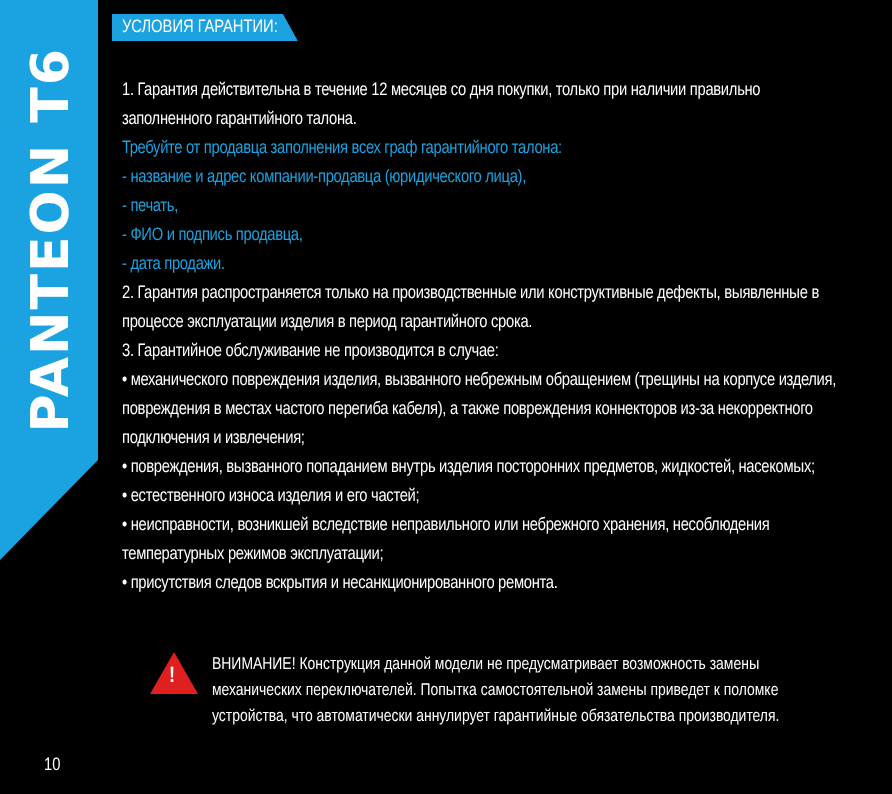PANTEON T6
УСЛОВИЯ ГАРАНТИИ:
1. Гарантия действительна в течение 12 месяцев со дня покупки, только при наличии правильно заполненного гарантийного талона.
Требуйте от продавца заполнения всех граф гарантийного талона:
- название и адрес компании-продавца (юридического лица),
- печать,
- ФИО и подпись продавца,
- дата продажи.
2. Гарантия распространяется только на производственные или конструктивные дефекты, выявленные в процессе эксплуатации изделия в период гарантийного срока.
3. Гарантийное обслуживание не производится в случае:
• механического повреждения изделия, вызванного небрежным обращением (трещины на корпусе изделия, повреждения в местах частого перегиба кабеля), а также повреждения коннекторов из-за некорректного подключения и извлечения;
• повреждения, вызванного попаданием внутрь изделия посторонних предметов, жидкостей, насекомых;
• естественного износа изделия и его частей;
• неисправности, возникшей вследствие неправильного или небрежного хранения, несоблюдения температурных режимов эксплуатации;
• присутствия следов вскрытия и несанкционированного ремонта.
!
ВНИМАНИЕ! Конструкция данной модели не предусматривает возможность замены механических переключателей. Попытка самостоятельной замены приведет к поломке устройства, что автоматически аннулирует гарантийные обязательства производителя.
10